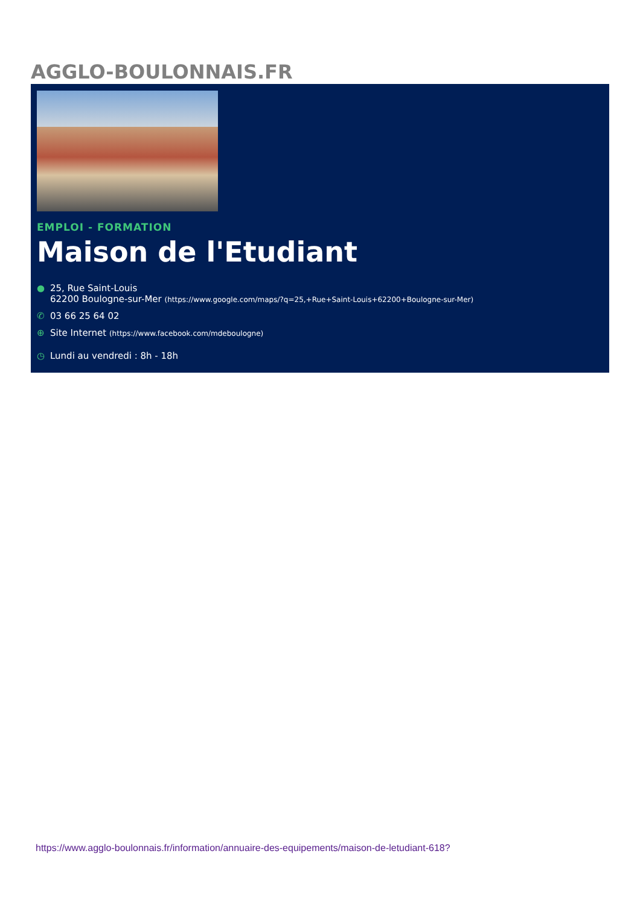AGGLO-BOULONNAIS.FR
EMPLOI - FORMATION
Maison de l'Etudiant
● 25, Rue Saint-Louis
62200 Boulogne-sur-Mer (https://www.google.com/maps/?q=25,+Rue+Saint-Louis+62200+Boulogne-sur-Mer)
✆ 03 66 25 64 02
⊕ Site Internet (https://www.facebook.com/mdeboulogne)
◷ Lundi au vendredi : 8h - 18h
https://www.agglo-boulonnais.fr/information/annuaire-des-equipements/maison-de-letudiant-618?